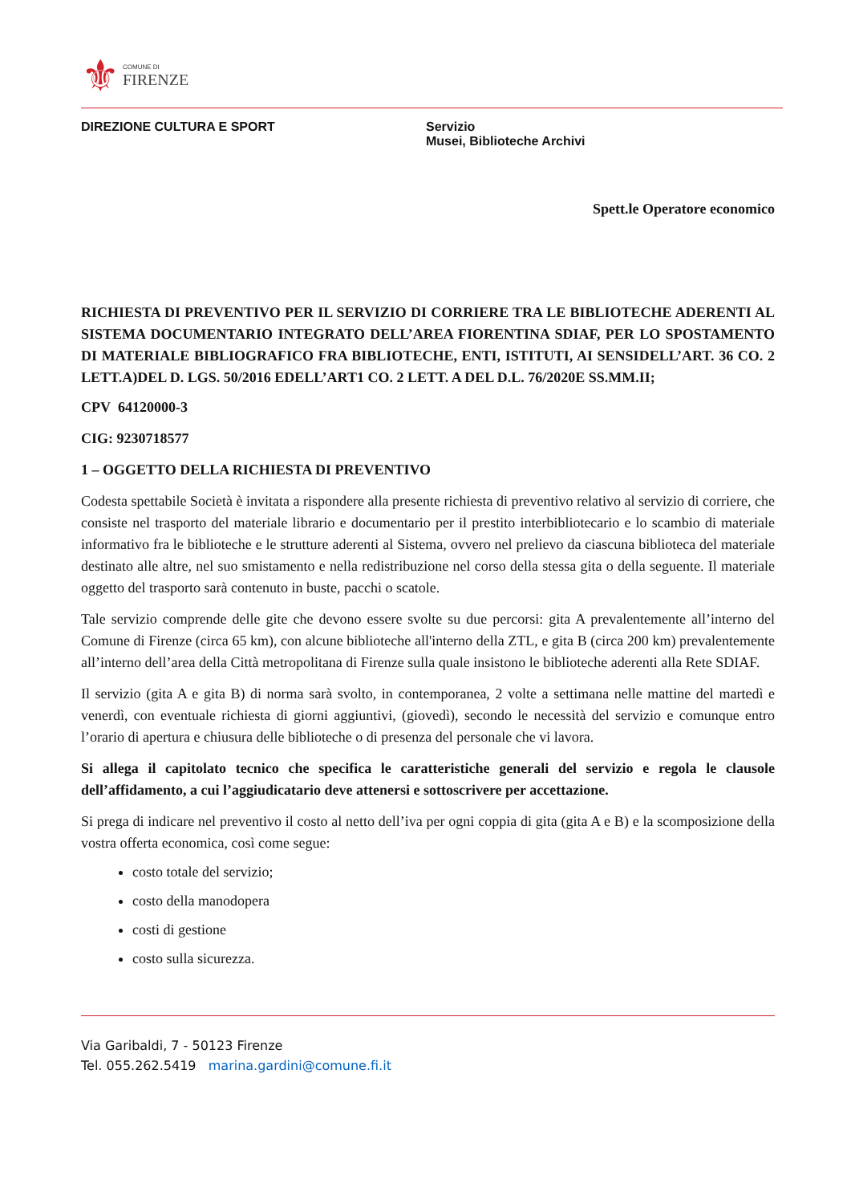⚜
COMUNE DI
FIRENZE
DIREZIONE CULTURA E SPORT Servizio
Musei, Biblioteche Archivi
Spett.le Operatore economico
RICHIESTA DI PREVENTIVO PER IL SERVIZIO DI CORRIERE TRA LE BIBLIOTECHE ADERENTI AL SISTEMA DOCUMENTARIO INTEGRATO DELL’AREA FIORENTINA SDIAF, PER LO SPOSTAMENTO DI MATERIALE BIBLIOGRAFICO FRA BIBLIOTECHE, ENTI, ISTITUTI, AI SENSIDELL’ART. 36 CO. 2 LETT.A)DEL D. LGS. 50/2016 EDELL’ART1 CO. 2 LETT. A DEL D.L. 76/2020E SS.MM.II;
CPV 64120000-3
CIG: 9230718577
1 – OGGETTO DELLA RICHIESTA DI PREVENTIVO
Codesta spettabile Società è invitata a rispondere alla presente richiesta di preventivo relativo al servizio di corriere, che consiste nel trasporto del materiale librario e documentario per il prestito interbibliotecario e lo scambio di materiale informativo fra le biblioteche e le strutture aderenti al Sistema, ovvero nel prelievo da ciascuna biblioteca del materiale destinato alle altre, nel suo smistamento e nella redistribuzione nel corso della stessa gita o della seguente. Il materiale oggetto del trasporto sarà contenuto in buste, pacchi o scatole.
Tale servizio comprende delle gite che devono essere svolte su due percorsi: gita A prevalentemente all’interno del Comune di Firenze (circa 65 km), con alcune biblioteche all'interno della ZTL, e gita B (circa 200 km) prevalentemente all’interno dell’area della Città metropolitana di Firenze sulla quale insistono le biblioteche aderenti alla Rete SDIAF.
Il servizio (gita A e gita B) di norma sarà svolto, in contemporanea, 2 volte a settimana nelle mattine del martedì e venerdì, con eventuale richiesta di giorni aggiuntivi, (giovedì), secondo le necessità del servizio e comunque entro l’orario di apertura e chiusura delle biblioteche o di presenza del personale che vi lavora.
Si allega il capitolato tecnico che specifica le caratteristiche generali del servizio e regola le clausole dell’affidamento, a cui l’aggiudicatario deve attenersi e sottoscrivere per accettazione.
Si prega di indicare nel preventivo il costo al netto dell’iva per ogni coppia di gita (gita A e B) e la scomposizione della vostra offerta economica, così come segue:
costo totale del servizio;
costo della manodopera
costi di gestione
costo sulla sicurezza.
Via Garibaldi, 7 - 50123 Firenze
Tel. 055.262.5419 marina.gardini@comune.fi.it